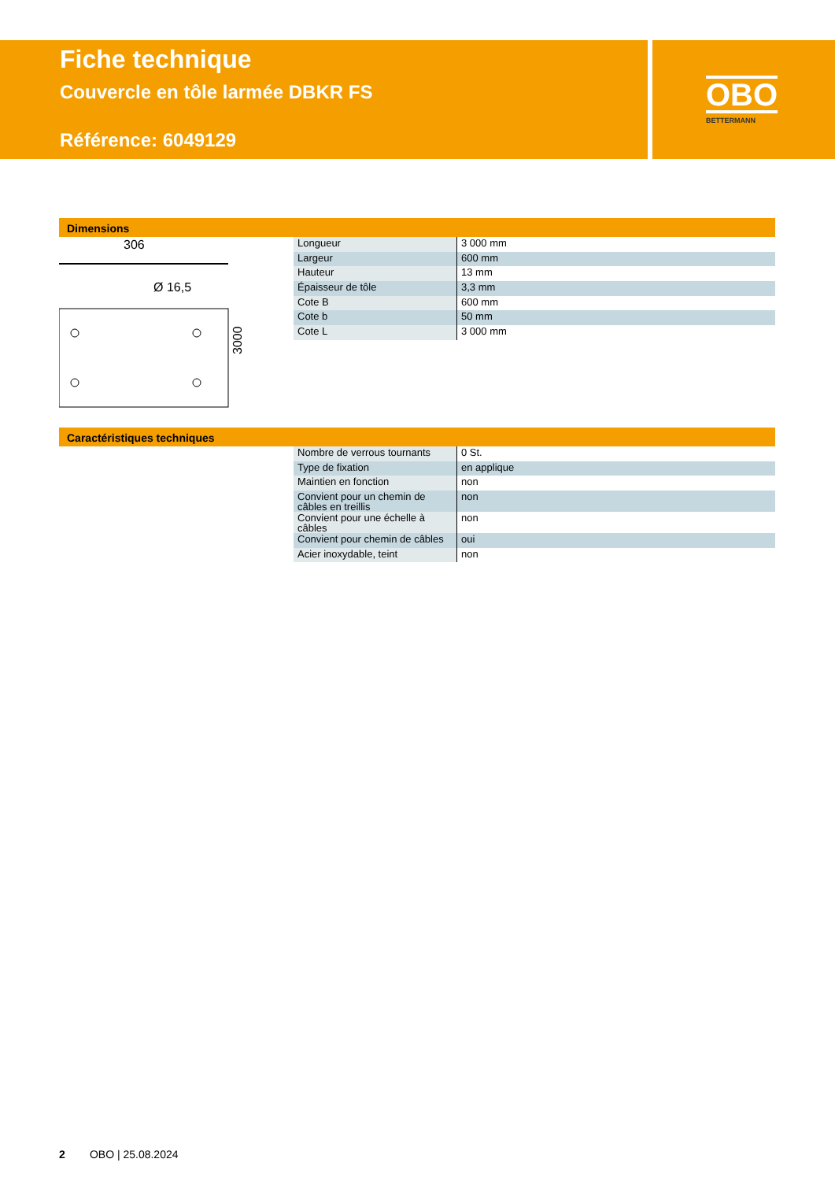Fiche technique
Couvercle en tôle larmée DBKR FS
Référence: 6049129
OBO
BETTERMANN
Dimensions
306
Ø 16,5
3000
| Longueur | 3 000 mm |
| Largeur | 600 mm |
| Hauteur | 13 mm |
| Épaisseur de tôle | 3,3 mm |
| Cote B | 600 mm |
| Cote b | 50 mm |
| Cote L | 3 000 mm |
Caractéristiques techniques
| Nombre de verrous tournants | 0 St. |
| Type de fixation | en applique |
| Maintien en fonction | non |
| Convient pour un chemin de câbles en treillis | non |
| Convient pour une échelle à câbles | non |
| Convient pour chemin de câbles | oui |
| Acier inoxydable, teint | non |
2 OBO | 25.08.2024